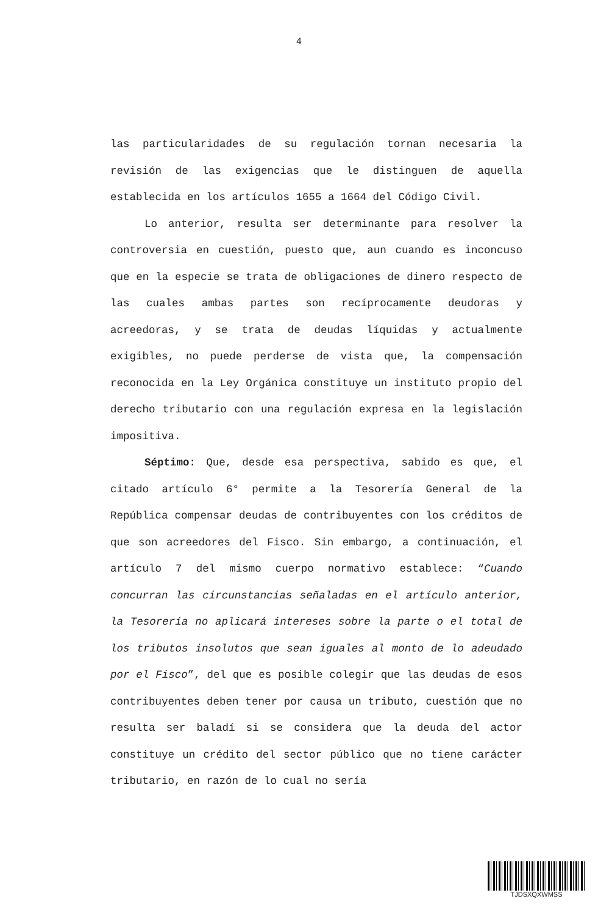4
las particularidades de su regulación tornan necesaria la revisión de las exigencias que le distinguen de aquella establecida en los artículos 1655 a 1664 del Código Civil.
Lo anterior, resulta ser determinante para resolver la controversia en cuestión, puesto que, aun cuando es inconcuso que en la especie se trata de obligaciones de dinero respecto de las cuales ambas partes son recíprocamente deudoras y acreedoras, y se trata de deudas líquidas y actualmente exigibles, no puede perderse de vista que, la compensación reconocida en la Ley Orgánica constituye un instituto propio del derecho tributario con una regulación expresa en la legislación impositiva.
Séptimo: Que, desde esa perspectiva, sabido es que, el citado artículo 6° permite a la Tesorería General de la República compensar deudas de contribuyentes con los créditos de que son acreedores del Fisco. Sin embargo, a continuación, el artículo 7 del mismo cuerpo normativo establece: “Cuando concurran las circunstancias señaladas en el artículo anterior, la Tesorería no aplicará intereses sobre la parte o el total de los tributos insolutos que sean iguales al monto de lo adeudado por el Fisco”, del que es posible colegir que las deudas de esos contribuyentes deben tener por causa un tributo, cuestión que no resulta ser baladí si se considera que la deuda del actor constituye un crédito del sector público que no tiene carácter tributario, en razón de lo cual no sería
TJDSXQXWMSS